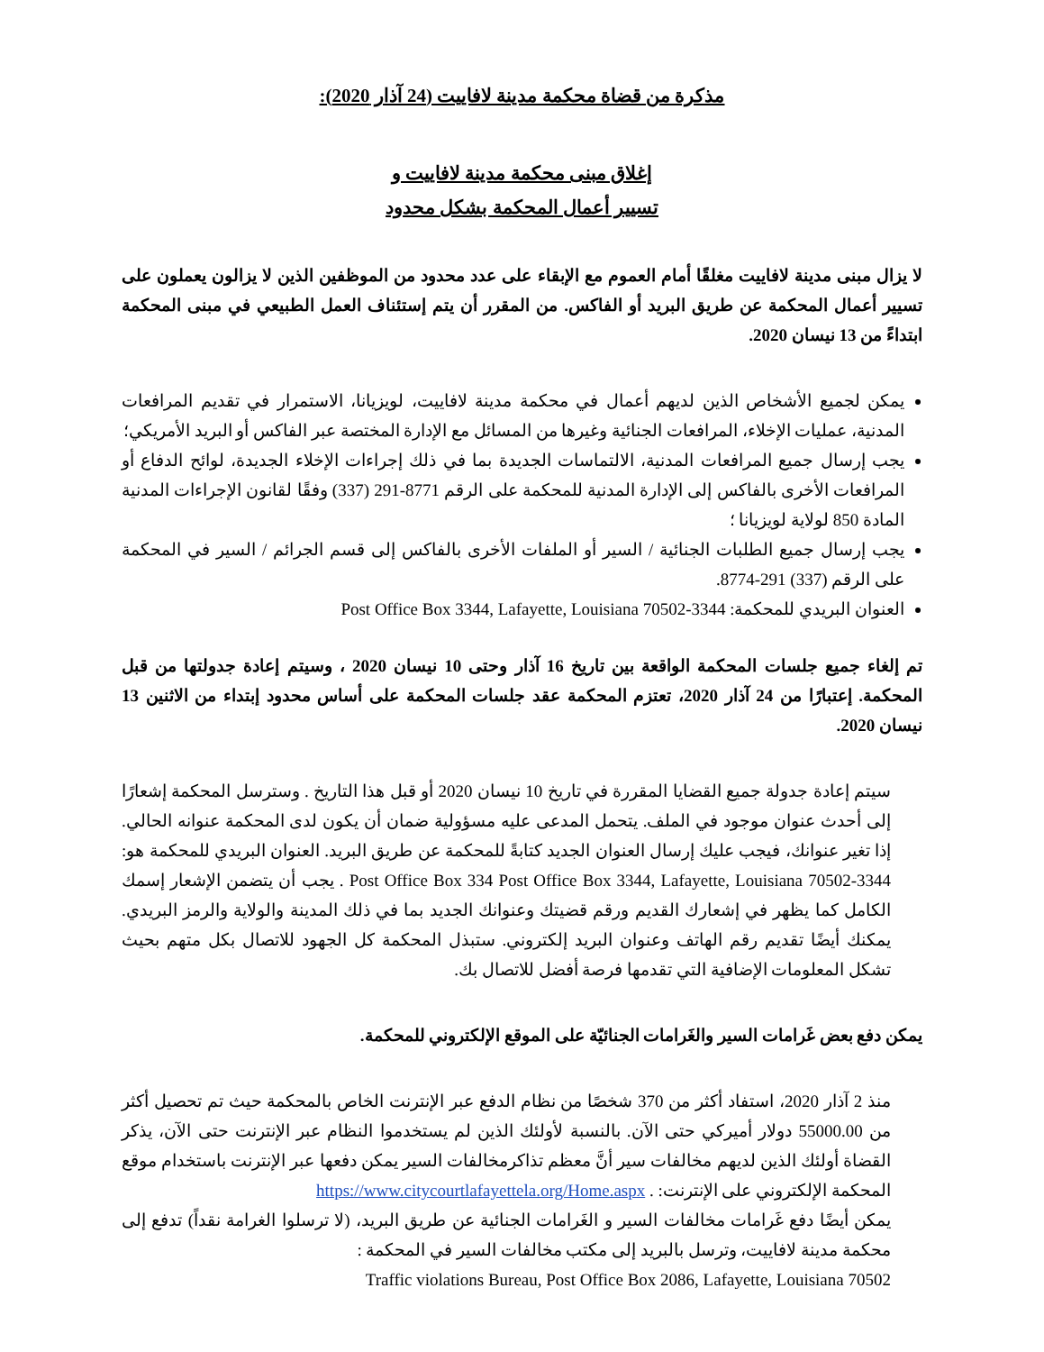مذكرة من قضاة محكمة مدينة لافاييت (24 آذار 2020):
إغلاق مبنى محكمة مدينة لافاييت و
تسيير أعمال المحكمة بشكل محدود
لا يزال مبنى مدينة لافاييت مغلقًا أمام العموم مع الإبقاء على عدد محدود من الموظفين الذين لا يزالون يعملون على تسيير أعمال المحكمة عن طريق البريد أو الفاكس. من المقرر أن يتم إستئناف العمل الطبيعي في مبنى المحكمة ابتداءً من 13 نيسان 2020.
يمكن لجميع الأشخاص الذين لديهم أعمال في محكمة مدينة لافاييت، لويزيانا، الاستمرار في تقديم المرافعات المدنية، عمليات الإخلاء، المرافعات الجنائية وغيرها من المسائل مع الإدارة المختصة عبر الفاكس أو البريد الأمريكي؛
يجب إرسال جميع المرافعات المدنية، الالتماسات الجديدة بما في ذلك إجراءات الإخلاء الجديدة، لوائح الدفاع أو المرافعات الأخرى بالفاكس إلى الإدارة المدنية للمحكمة على الرقم 8771-291 (337) وفقًا لقانون الإجراءات المدنية المادة 850 لولاية لويزيانا ؛
يجب إرسال جميع الطلبات الجنائية / السير أو الملفات الأخرى بالفاكس إلى قسم الجرائم / السير في المحكمة على الرقم (337) 291-8774.
العنوان البريدي للمحكمة: Post Office Box 3344, Lafayette, Louisiana 70502-3344
تم إلغاء جميع جلسات المحكمة الواقعة بين تاريخ 16 آذار وحتى 10 نيسان 2020 ، وسيتم إعادة جدولتها من قبل المحكمة. إعتبارًا من 24 آذار 2020، تعتزم المحكمة عقد جلسات المحكمة على أساس محدود إبتداء من الاثنين 13 نيسان 2020.
سيتم إعادة جدولة جميع القضايا المقررة في تاريخ 10 نيسان 2020 أو قبل هذا التاريخ . وسترسل المحكمة إشعارًا إلى أحدث عنوان موجود في الملف. يتحمل المدعى عليه مسؤولية ضمان أن يكون لدى المحكمة عنوانه الحالي. إذا تغير عنوانك، فيجب عليك إرسال العنوان الجديد كتابةً للمحكمة عن طريق البريد. العنوان البريدي للمحكمة هو: Post Office Box 334 Post Office Box 3344, Lafayette, Louisiana 70502-3344 . يجب أن يتضمن الإشعار إسمك الكامل كما يظهر في إشعارك القديم ورقم قضيتك وعنوانك الجديد بما في ذلك المدينة والولاية والرمز البريدي. يمكنك أيضًا تقديم رقم الهاتف وعنوان البريد إلكتروني. ستبذل المحكمة كل الجهود للاتصال بكل متهم بحيث تشكل المعلومات الإضافية التي تقدمها فرصة أفضل للاتصال بك.
يمكن دفع بعض غَرامات السير والغَرامات الجنائيّة على الموقع الإلكتروني للمحكمة.
منذ 2 آذار 2020، استفاد أكثر من 370 شخصًا من نظام الدفع عبر الإنترنت الخاص بالمحكمة حيث تم تحصيل أكثر من 55000.00 دولار أميركي حتى الآن. بالنسبة لأولئك الذين لم يستخدموا النظام عبر الإنترنت حتى الآن، يذكر القضاة أولئك الذين لديهم مخالفات سير أنَّ معظم تذاكرمخالفات السير يمكن دفعها عبر الإنترنت باستخدام موقع المحكمة الإلكتروني على الإنترنت: . https://www.citycourtlafayettela.org/Home.aspx
يمكن أيضًا دفع غَرامات مخالفات السير و الغَرامات الجنائية عن طريق البريد، (لا ترسلوا الغرامة نقداً) تدفع إلى محكمة مدينة لافاييت، وترسل بالبريد إلى مكتب مخالفات السير في المحكمة :
Traffic violations Bureau, Post Office Box 2086, Lafayette, Louisiana 70502